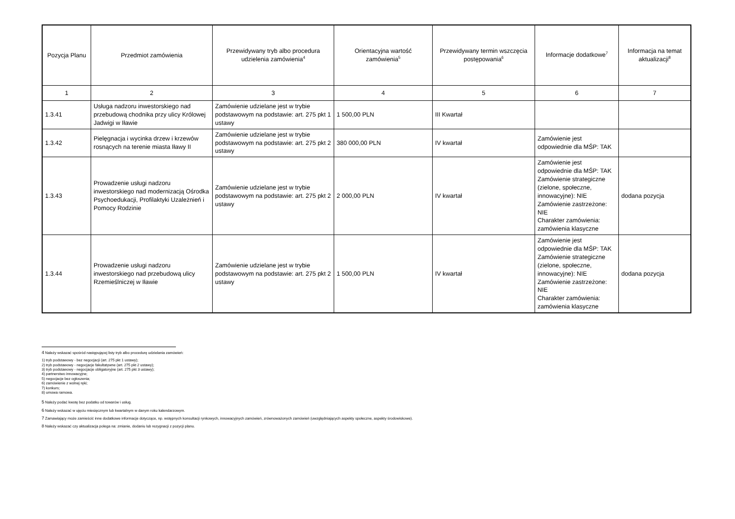| Pozycja Planu | Przedmiot zamówienia | Przewidywany tryb albo procedura udzielenia zamówienia<sup>4</sup> | Orientacyjna wartość zamówienia<sup>5</sup> | Przewidywany termin wszczęcia postępowania<sup>6</sup> | Informacje dodatkowe<sup>7</sup> | Informacja na temat aktualizacji<sup>8</sup> |
| --- | --- | --- | --- | --- | --- | --- |
| 1 | 2 | 3 | 4 | 5 | 6 | 7 |
| 1.3.41 | Usługa nadzoru inwestorskiego nad przebudową chodnika przy ulicy Królowej Jadwigi w Iławie | Zamówienie udzielane jest w trybie podstawowym na podstawie: art. 275 pkt 1 ustawy | 1 500,00 PLN | III Kwartał | | |
| 1.3.42 | Pielęgnacja i wycinka drzew i krzewów rosnących na terenie miasta Iławy II | Zamówienie udzielane jest w trybie podstawowym na podstawie: art. 275 pkt 2 ustawy | 380 000,00 PLN | IV kwartał | Zamówienie jest odpowiednie dla MŚP: TAK | |
| 1.3.43 | Prowadzenie usługi nadzoru inwestorskiego nad modernizacją Ośrodka Psychoedukacji, Profilaktyki Uzależnień i Pomocy Rodzinie | Zamówienie udzielane jest w trybie podstawowym na podstawie: art. 275 pkt 2 ustawy | 2 000,00 PLN | IV kwartał | Zamówienie jest odpowiednie dla MŚP: TAK Zamówienie strategiczne (zielone, społeczne, innowacyjne): NIE Zamówienie zastrzeżone: NIE Charakter zamówienia: zamówienia klasyczne | dodana pozycja |
| 1.3.44 | Prowadzenie usługi nadzoru inwestorskiego nad przebudową ulicy Rzemieślniczej w Iławie | Zamówienie udzielane jest w trybie podstawowym na podstawie: art. 275 pkt 2 ustawy | 1 500,00 PLN | IV kwartał | Zamówienie jest odpowiednie dla MŚP: TAK Zamówienie strategiczne (zielone, społeczne, innowacyjne): NIE Zamówienie zastrzeżone: NIE Charakter zamówienia: zamówienia klasyczne | dodana pozycja |
<sup>4</sup> Należy wskazać spośród następującej listy tryb albo procedurę udzielania zamówień:
1) tryb podstawowy - bez negocjacji (art. 275 pkt 1 ustawy);
2) tryb podstawowy - negocjacje fakultatywne (art. 275 pkt 2 ustawy);
3) tryb podstawowy - negocjacje obligatoryjne (art. 275 pkt 3 ustawy);
4) partnerstwo innowacyjne;
5) negocjacje bez ogłoszenia;
6) zamówienie z wolnej ręki;
7) konkurs;
8) umowa ramowa.
<sup>5</sup> Należy podać kwotę bez podatku od towarów i usług.
<sup>6</sup> Należy wskazać w ujęciu miesięcznym lub kwartalnym w danym roku kalendarzowym.
<sup>7</sup> Zamawiający może zamieścić inne dodatkowe informacje dotyczące, np. wstępnych konsultacji rynkowych, innowacyjnych zamówień, zrównoważonych zamówień (uwzględniających aspekty społeczne, aspekty środowiskowe).
<sup>8</sup> Należy wskazać czy aktualizacja polega na: zmianie, dodaniu lub rezygnacji z pozycji planu.